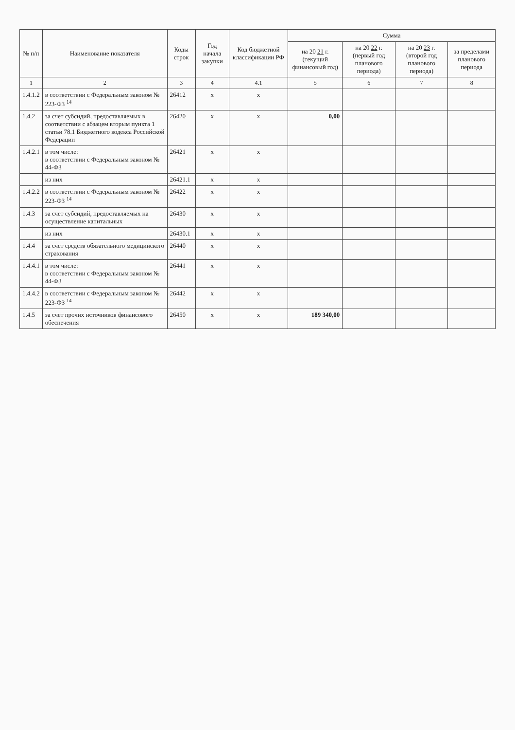| № п/п | Наименование показателя | Коды строк | Год начала закупки | Код бюджетной классификации РФ | Сумма | | | |
| --- | --- | --- | --- | --- | --- | --- | --- | --- |
| | | | | | на 20 21 г. (текущий финансовый год) | на 20 22 г. (первый год планового периода) | на 20 23 г. (второй год планового периода) | за пределами планового периода |
| 1 | 2 | 3 | 4 | 4.1 | 5 | 6 | 7 | 8 |
| 1.4.1.2 | в соответствии с Федеральным законом № 223-ФЗ <sup>14</sup> | 26412 | х | х | | | | |
| 1.4.2 | за счет субсидий, предоставляемых в соответствии с абзацем вторым пункта 1 статьи 78.1 Бюджетного кодекса Российской Федерации | 26420 | х | х | 0,00 | | | |
| 1.4.2.1 | в том числе: в соответствии с Федеральным законом № 44-ФЗ | 26421 | х | х | | | | |
| | из них | 26421.1 | х | х | | | | |
| 1.4.2.2 | в соответствии с Федеральным законом № 223-ФЗ <sup>14</sup> | 26422 | х | х | | | | |
| 1.4.3 | за счет субсидий, предоставляемых на осуществление капитальных | 26430 | х | х | | | | |
| | из них | 26430.1 | х | х | | | | |
| 1.4.4 | за счет средств обязательного медицинского страхования | 26440 | х | х | | | | |
| 1.4.4.1 | в том числе: в соответствии с Федеральным законом № 44-ФЗ | 26441 | х | х | | | | |
| 1.4.4.2 | в соответствии с Федеральным законом № 223-ФЗ <sup>14</sup> | 26442 | х | х | | | | |
| 1.4.5 | за счет прочих источников финансового обеспечения | 26450 | х | х | 189 340,00 | | | |